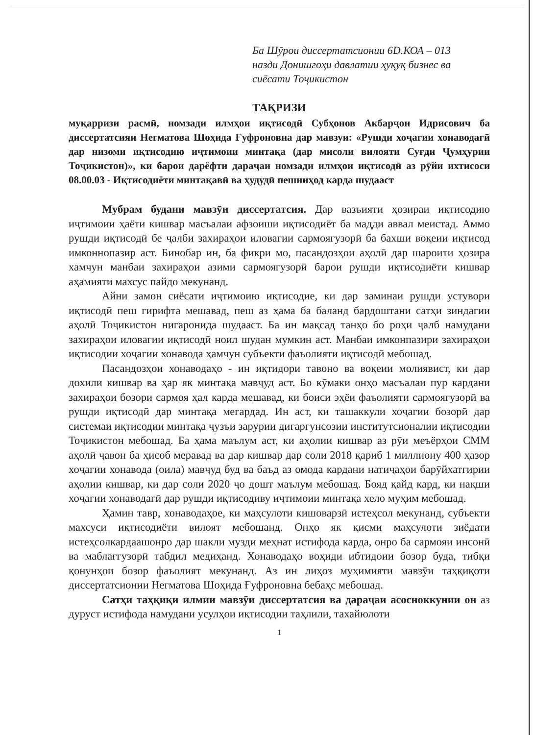Ба Шӯрои диссертатсионии 6D.КОА – 013
назди Донишгоҳи давлатии ҳуқуқ бизнес ва
сиёсати Тоҷикистон
ТАҚРИЗИ
муқарризи расмӣ, номзади илмҳои иқтисодӣ Субҳонов Акбарҷон Идрисович ба диссертатсияи Негматова Шоҳида Ғуфроновна дар мавзуи: «Рушди хоҷагии хонаводагӣ дар низоми иқтисодию иҷтимоии минтақа (дар мисоли вилояти Суғди Ҷумҳурии Тоҷикистон)», ки барои дарёфти дараҷаи номзади илмҳои иқтисодӣ аз рӯйи ихтисоси 08.00.03 - Иқтисодиёти минтақавӣ ва ҳудудӣ пешниҳод карда шудааст
Мубрам будани мавзӯи диссертатсия. Дар вазъияти ҳозираи иқтисодию иҷтимоии ҳаёти кишвар масъалаи афзоиши иқтисодиёт ба мадди аввал меистад. Аммо рушди иқтисодӣ бе ҷалби захираҳои иловагии сармоягузорӣ ба бахши воқеии иқтисод имконнопазир аст. Бинобар ин, ба фикри мо, пасандозҳои аҳолӣ дар шароити ҳозира хамчун манбаи захираҳои азими сармоягузорӣ барои рушди иқтисодиёти кишвар аҳамияти махсус пайдо мекунанд.
Айни замон сиёсати иҷтимоию иқтисодие, ки дар заминаи рушди устувори иқтисодӣ пеш гирифта мешавад, пеш аз ҳама ба баланд бардоштани сатҳи зиндагии аҳолӣ Тоҷикистон нигаронида шудааст. Ба ин мақсад танҳо бо роҳи ҷалб намудани захираҳои иловагии иқтисодӣ ноил шудан мумкин аст. Манбаи имконпазири захираҳои иқтисодии хоҷагии хонавода ҳамчун субъекти фаъолияти иқтисодӣ мебошад.
Пасандозҳои хонаводаҳо - ин иқтидори тавоно ва воқеии молиявист, ки дар дохили кишвар ва ҳар як минтақа мавҷуд аст. Бо кӯмаки онҳо масъалаи пур кардани захираҳои бозори сармоя ҳал карда мешавад, ки боиси эҳёи фаъолияти сармоягузорӣ ва рушди иқтисодӣ дар минтақа мегардад. Ин аст, ки ташаккули хоҷагии бозорӣ дар системаи иқтисодии минтақа ҷузъи зарурии дигаргунсозии институтсионалии иқтисодии Тоҷикистон мебошад. Ба ҳама маълум аст, ки аҳолии кишвар аз рӯи меъёрҳои СММ аҳолӣ ҷавон ба ҳисоб меравад ва дар кишвар дар соли 2018 қариб 1 миллиону 400 ҳазор хоҷагии хонавода (оила) мавҷуд буд ва баъд аз омода кардани натиҷаҳои барӯйхатгирии аҳолии кишвар, ки дар соли 2020 ҷо дошт маълум мебошад. Бояд қайд кард, ки нақши хоҷагии хонаводагӣ дар рушди иқтисодиву иҷтимоии минтақа хело муҳим мебошад.
Ҳамин тавр, хонаводаҳое, ки маҳсулоти кишоварзӣ истеҳсол мекунанд, субъекти махсуси иқтисодиёти вилоят мебошанд. Онҳо як қисми маҳсулоти зиёдати истеҳсолкардаашонро дар шакли музди меҳнат истифода карда, онро ба сармояи инсонӣ ва маблағгузорӣ табдил медиҳанд. Хонаводаҳо воҳиди ибтидоии бозор буда, тибқи қонунҳои бозор фаъолият мекунанд. Аз ин лиҳоз муҳимияти мавзӯи таҳқиқоти диссертатсионии Негматова Шоҳида Ғуфроновна бебаҳс мебошад.
Сатҳи таҳқиқи илмии мавзӯи диссертатсия ва дараҷаи асосноккунии он аз дуруст истифода намудани усулҳои иқтисодии таҳлили, тахайюлоти
1